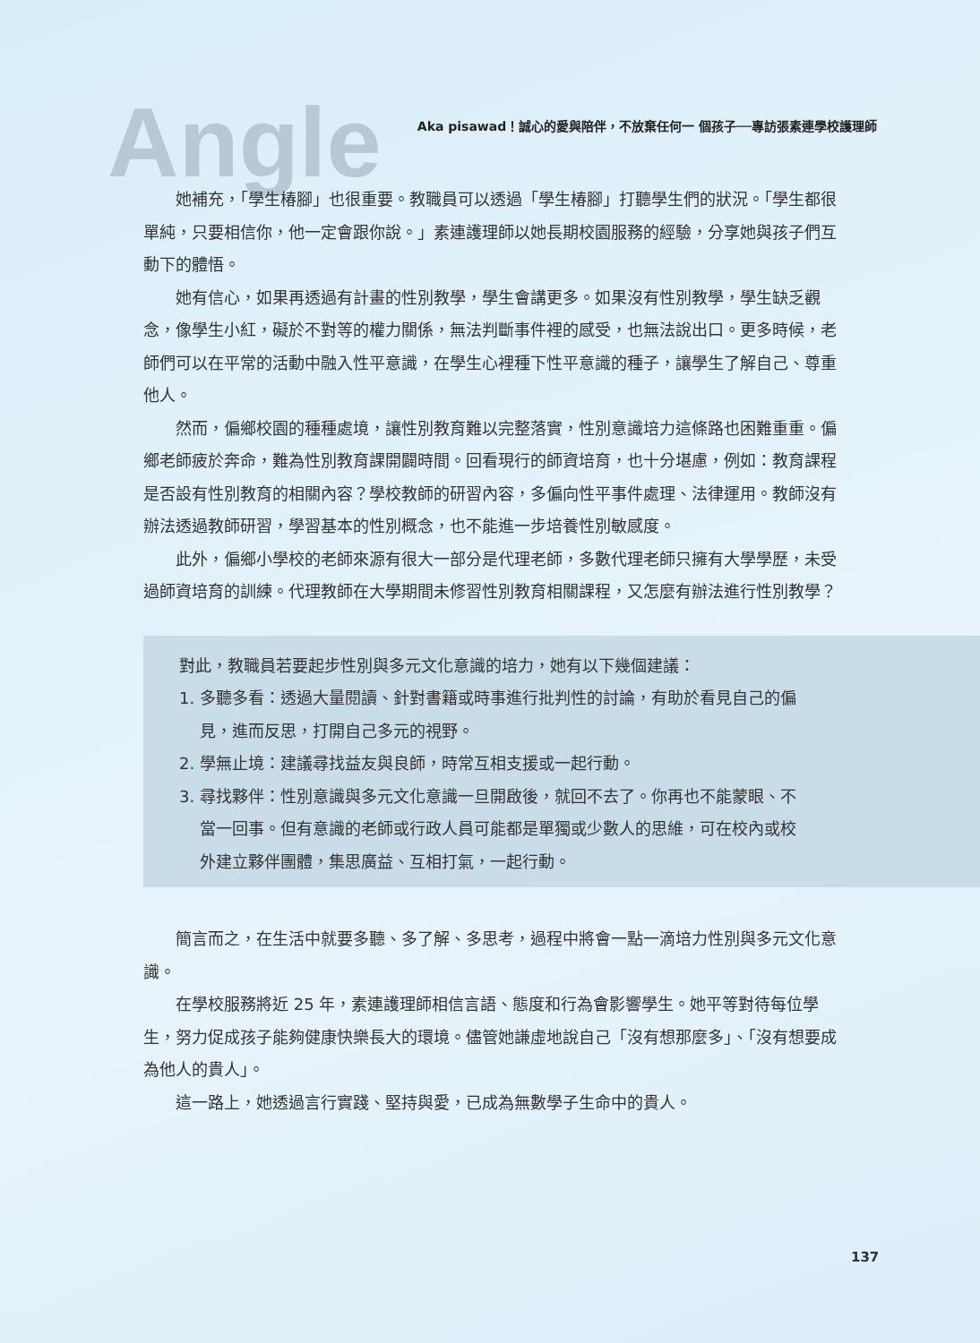Angle
Aka pisawad！誠心的愛與陪伴，不放棄任何一 個孩子──專訪張素連學校護理師
她補充，「學生椿腳」也很重要。教職員可以透過「學生椿腳」打聽學生們的狀況。「學生都很單純，只要相信你，他一定會跟你說。」素連護理師以她長期校園服務的經驗，分享她與孩子們互動下的體悟。
她有信心，如果再透過有計畫的性別教學，學生會講更多。如果沒有性別教學，學生缺乏觀念，像學生小紅，礙於不對等的權力關係，無法判斷事件裡的感受，也無法說出口。更多時候，老師們可以在平常的活動中融入性平意識，在學生心裡種下性平意識的種子，讓學生了解自己、尊重他人。
然而，偏鄉校園的種種處境，讓性別教育難以完整落實，性別意識培力這條路也困難重重。偏鄉老師疲於奔命，難為性別教育課開闢時間。回看現行的師資培育，也十分堪慮，例如：教育課程是否設有性別教育的相關內容？學校教師的研習內容，多偏向性平事件處理、法律運用。教師沒有辦法透過教師研習，學習基本的性別概念，也不能進一步培養性別敏感度。
此外，偏鄉小學校的老師來源有很大一部分是代理老師，多數代理老師只擁有大學學歷，未受過師資培育的訓練。代理教師在大學期間未修習性別教育相關課程，又怎麼有辦法進行性別教學？
對此，教職員若要起步性別與多元文化意識的培力，她有以下幾個建議：
1. 多聽多看：透過大量閱讀、針對書籍或時事進行批判性的討論，有助於看見自己的偏見，進而反思，打開自己多元的視野。
2. 學無止境：建議尋找益友與良師，時常互相支援或一起行動。
3. 尋找夥伴：性別意識與多元文化意識一旦開啟後，就回不去了。你再也不能蒙眼、不當一回事。但有意識的老師或行政人員可能都是單獨或少數人的思維，可在校內或校外建立夥伴團體，集思廣益、互相打氣，一起行動。
簡言而之，在生活中就要多聽、多了解、多思考，過程中將會一點一滴培力性別與多元文化意識。
在學校服務將近 25 年，素連護理師相信言語、態度和行為會影響學生。她平等對待每位學生，努力促成孩子能夠健康快樂長大的環境。儘管她謙虛地說自己「沒有想那麼多」、「沒有想要成為他人的貴人」。
這一路上，她透過言行實踐、堅持與愛，已成為無數學子生命中的貴人。
137